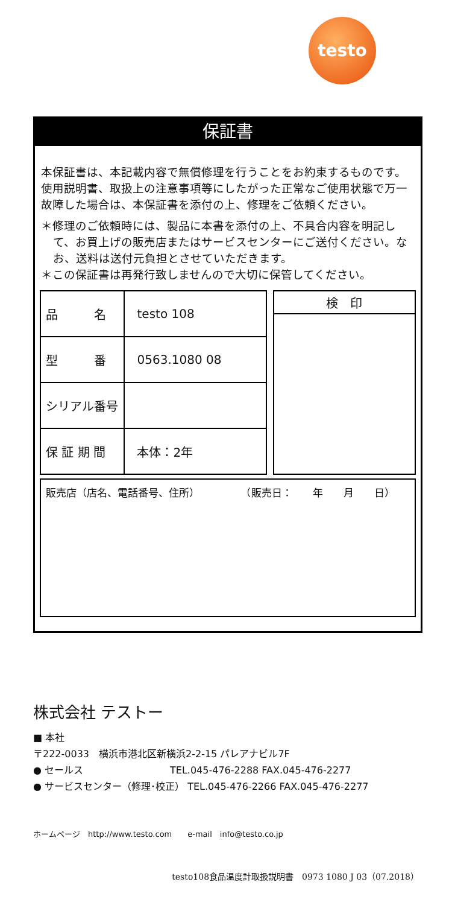testo
保証書
本保証書は、本記載内容で無償修理を行うことをお約束するものです。使用説明書、取扱上の注意事項等にしたがった正常なご使用状態で万一故障した場合は、本保証書を添付の上、修理をご依頼ください。
＊修理のご依頼時には、製品に本書を添付の上、不具合内容を明記して、お買上げの販売店またはサービスセンターにご送付ください。なお、送料は送付元負担とさせていただきます。
＊この保証書は再発行致しませんので大切に保管してください。
| 品 名 | testo 108 |
| 型 番 | 0563.1080 08 |
| シリアル番号 | |
| 保 証 期 間 | 本体：2年 |
| 検 印 |
| --- |
販売店（店名、電話番号、住所）　　　　　（販売日：　　年　　月　　日）
株式会社 テストー
■ 本社
〒222-0033　横浜市港北区新横浜2-2-15 パレアナビル7F
● セールス　　　　　　　　　TEL.045-476-2288 FAX.045-476-2277
● サービスセンター（修理･校正） TEL.045-476-2266 FAX.045-476-2277
ホームページ　http://www.testo.com　　e-mail　info@testo.co.jp
testo108食品温度計取扱説明書　0973 1080 J 03（07.2018）